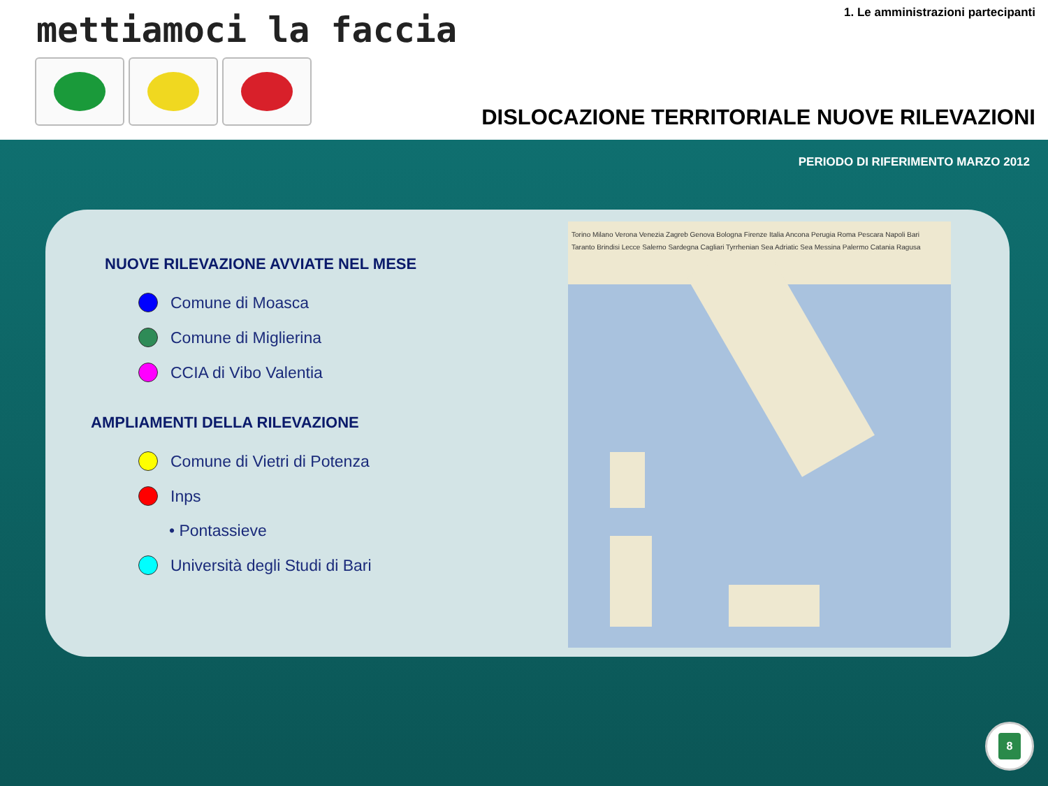mettiamoci la faccia
1. Le amministrazioni partecipanti
DISLOCAZIONE TERRITORIALE NUOVE RILEVAZIONI
PERIODO DI RIFERIMENTO MARZO 2012
NUOVE RILEVAZIONE AVVIATE NEL MESE
Comune di Moasca
Comune di Miglierina
CCIA di Vibo Valentia
AMPLIAMENTI DELLA RILEVAZIONE
Comune di Vietri di Potenza
Inps
• Pontassieve
Università degli Studi di Bari
Torino Milano Verona Venezia Zagreb Genova Bologna Firenze Italia Ancona Perugia Roma Pescara Napoli Bari Taranto Brindisi Lecce Salerno Sardegna Cagliari Tyrrhenian Sea Adriatic Sea Messina Palermo Catania Ragusa
8